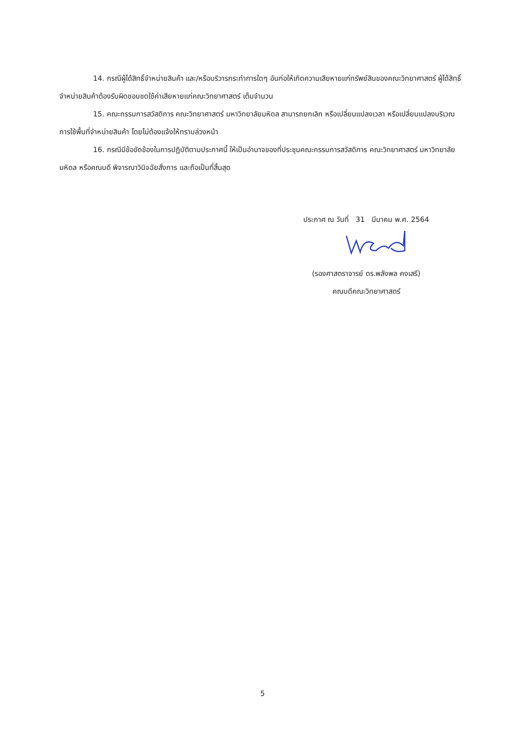14. กรณีผู้ได้สิทธิ์จำหน่ายสินค้า และ/หรือบริวารกระทำการใดๆ อันก่อให้เกิดความเสียหายแก่ทรัพย์สินของคณะวิทยาศาสตร์ ผู้ได้สิทธิ์จำหน่ายสินค้าต้องรับผิดชอบชดใช้ค่าเสียหายแก่คณะวิทยาศาสตร์ เต็มจำนวน
15. คณะกรรมการสวัสดิการ คณะวิทยาศาสตร์ มหาวิทยาลัยมหิดล สามารถยกเลิก หรือเปลี่ยนแปลงเวลา หรือเปลี่ยนแปลงบริเวณการใช้พื้นที่จำหน่ายสินค้า โดยไม่ต้องแจ้งให้ทราบล่วงหน้า
16. กรณีมีข้อขัดข้องในการปฏิบัติตามประกาศนี้ ให้เป็นอำนาจของที่ประชุมคณะกรรมการสวัสดิการ คณะวิทยาศาสตร์ มหาวิทยาลัยมหิดล หรือคณบดี พิจารณาวินิจฉัยสั่งการ และถือเป็นที่สิ้นสุด
ประกาศ ณ วันที่ 31 มีนาคม พ.ศ. 2564
(รองศาสตราจารย์ ดร.พลังพล คงเสรี)
คณบดีคณะวิทยาศาสตร์
5